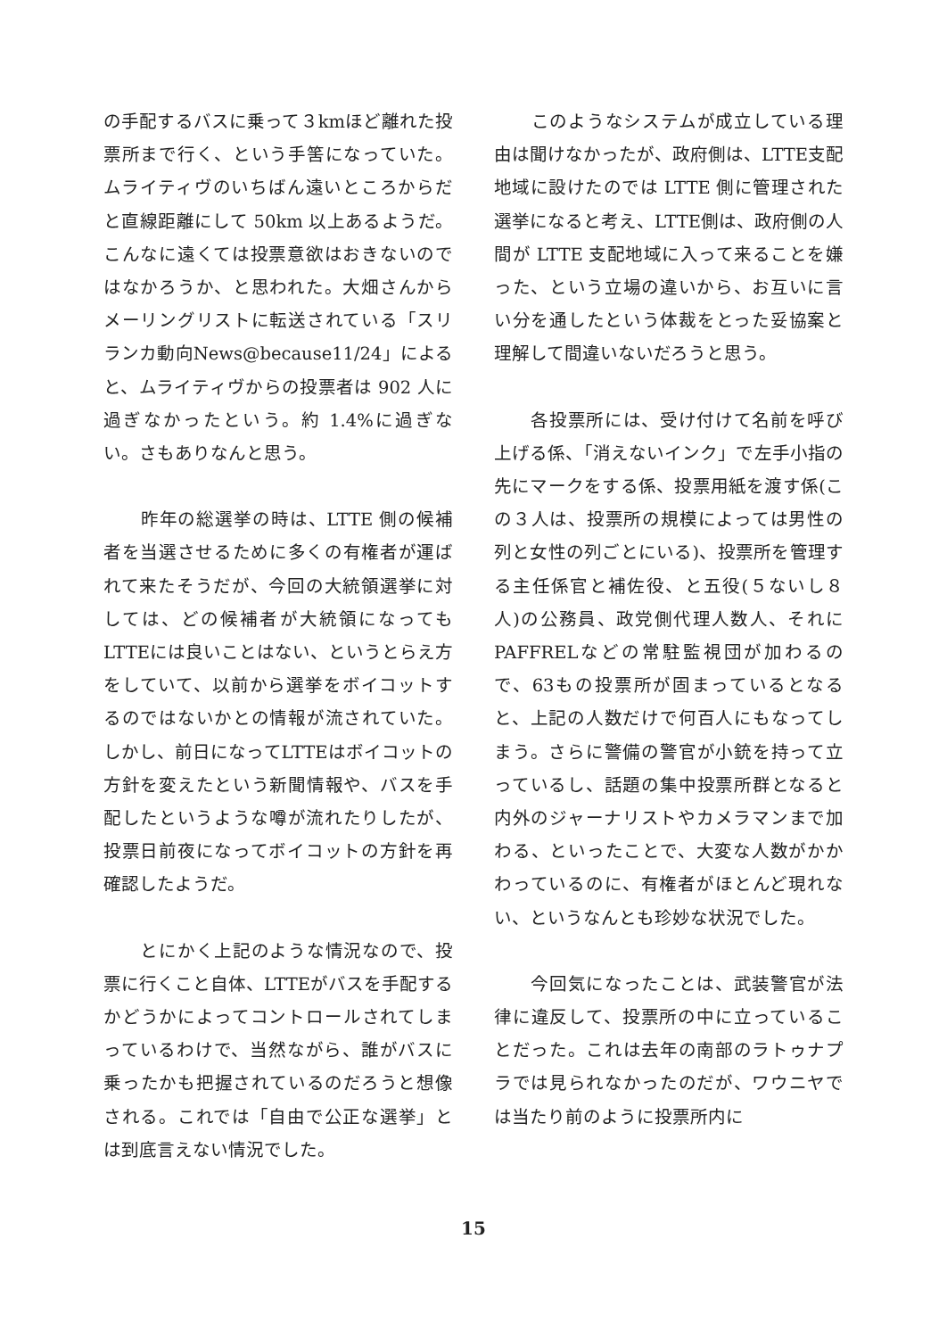の手配するバスに乗って３kmほど離れた投票所まで行く、という手筈になっていた。ムライティヴのいちばん遠いところからだと直線距離にして 50km 以上あるようだ。こんなに遠くては投票意欲はおきないのではなかろうか、と思われた。大畑さんからメーリングリストに転送されている「スリランカ動向News@because11/24」によると、ムライティヴからの投票者は 902 人に過ぎなかったという。約 1.4%に過ぎない。さもありなんと思う。
　　昨年の総選挙の時は、LTTE 側の候補者を当選させるために多くの有権者が運ばれて来たそうだが、今回の大統領選挙に対しては、どの候補者が大統領になってもLTTEには良いことはない、というとらえ方をしていて、以前から選挙をボイコットするのではないかとの情報が流されていた。しかし、前日になってLTTEはボイコットの方針を変えたという新聞情報や、バスを手配したというような噂が流れたりしたが、投票日前夜になってボイコットの方針を再確認したようだ。
　　とにかく上記のような情況なので、投票に行くこと自体、LTTEがバスを手配するかどうかによってコントロールされてしまっているわけで、当然ながら、誰がバスに乗ったかも把握されているのだろうと想像される。これでは「自由で公正な選挙」とは到底言えない情況でした。
　　このようなシステムが成立している理由は聞けなかったが、政府側は、LTTE支配地域に設けたのでは LTTE 側に管理された選挙になると考え、LTTE側は、政府側の人間が LTTE 支配地域に入って来ることを嫌った、という立場の違いから、お互いに言い分を通したという体裁をとった妥協案と理解して間違いないだろうと思う。
　　各投票所には、受け付けて名前を呼び上げる係、「消えないインク」で左手小指の先にマークをする係、投票用紙を渡す係(この３人は、投票所の規模によっては男性の列と女性の列ごとにいる)、投票所を管理する主任係官と補佐役、と五役(５ないし８人)の公務員、政党側代理人数人、それにPAFFRELなどの常駐監視団が加わるので、63もの投票所が固まっているとなると、上記の人数だけで何百人にもなってしまう。さらに警備の警官が小銃を持って立っているし、話題の集中投票所群となると内外のジャーナリストやカメラマンまで加わる、といったことで、大変な人数がかかわっているのに、有権者がほとんど現れない、というなんとも珍妙な状況でした。
　　今回気になったことは、武装警官が法律に違反して、投票所の中に立っていることだった。これは去年の南部のラトゥナプラでは見られなかったのだが、ワウニヤでは当たり前のように投票所内に
15